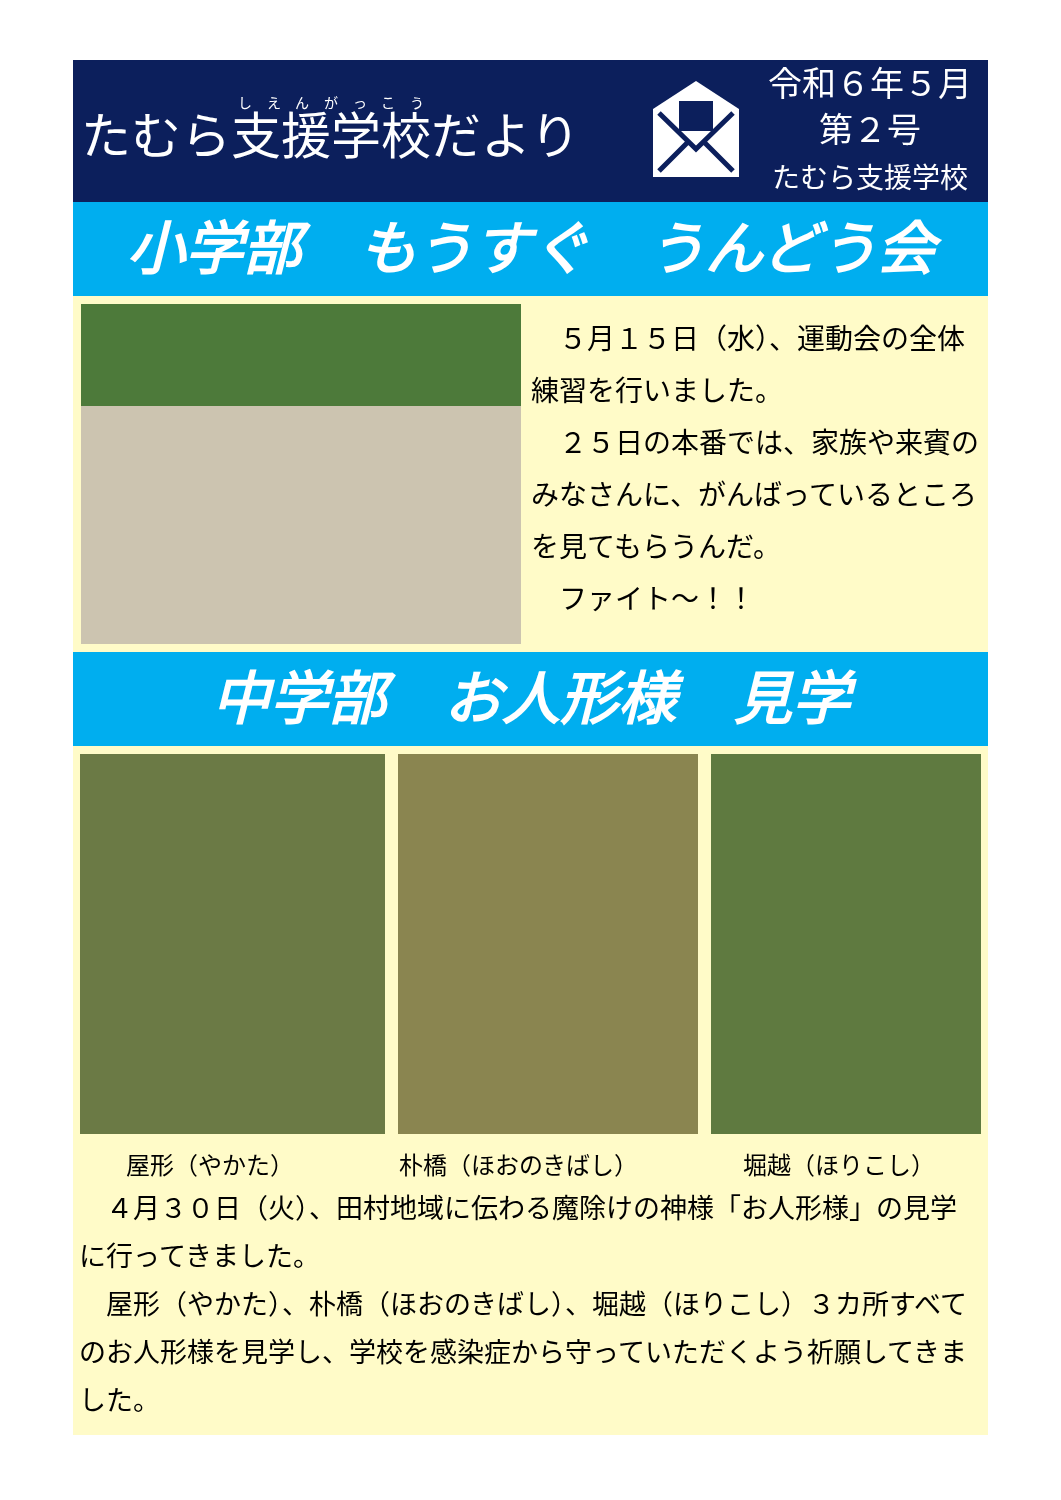たむら支援学校だより
令和６年５月
第２号
たむら支援学校
小学部　もうすぐ　うんどう会
　５月１５日（水）、運動会の全体練習を行いました。
　２５日の本番では、家族や来賓のみなさんに、がんばっているところを見てもらうんだ。
　ファイト～！！
中学部　お人形様　見学
屋形（やかた） 朴橋（ほおのきばし） 堀越（ほりこし）
　４月３０日（火）、田村地域に伝わる魔除けの神様「お人形様」の見学に行ってきました。
　屋形（やかた）、朴橋（ほおのきばし）、堀越（ほりこし）３カ所すべてのお人形様を見学し、学校を感染症から守っていただくよう祈願してきました。